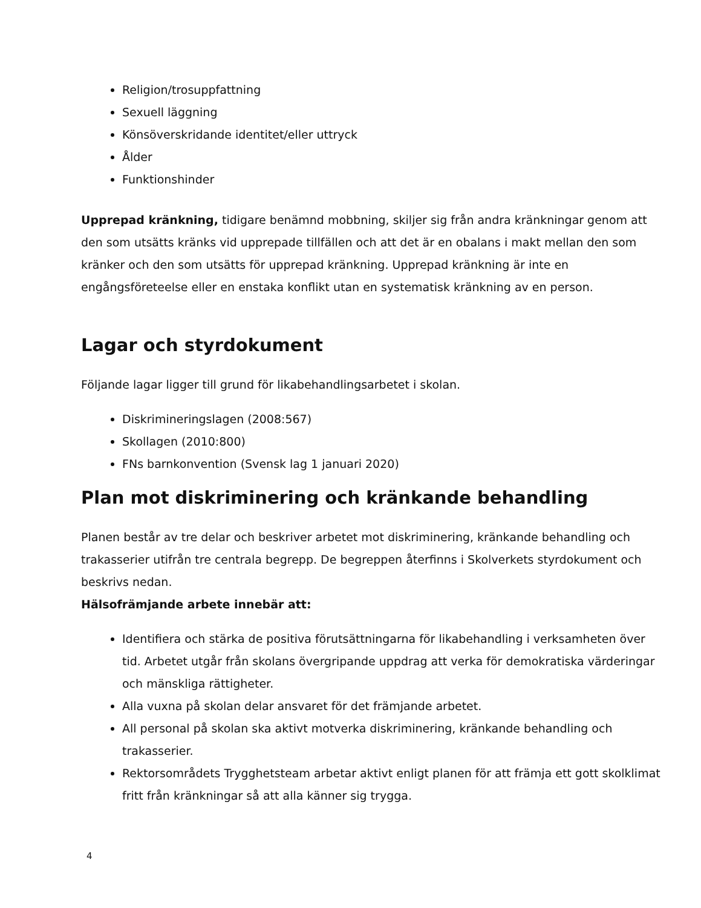Religion/trosuppfattning
Sexuell läggning
Könsöverskridande identitet/eller uttryck
Ålder
Funktionshinder
Upprepad kränkning, tidigare benämnd mobbning, skiljer sig från andra kränkningar genom att den som utsätts kränks vid upprepade tillfällen och att det är en obalans i makt mellan den som kränker och den som utsätts för upprepad kränkning. Upprepad kränkning är inte en engångsföreteelse eller en enstaka konflikt utan en systematisk kränkning av en person.
Lagar och styrdokument
Följande lagar ligger till grund för likabehandlingsarbetet i skolan.
Diskrimineringslagen (2008:567)
Skollagen (2010:800)
FNs barnkonvention (Svensk lag 1 januari 2020)
Plan mot diskriminering och kränkande behandling
Planen består av tre delar och beskriver arbetet mot diskriminering, kränkande behandling och trakasserier utifrån tre centrala begrepp. De begreppen återfinns i Skolverkets styrdokument och beskrivs nedan.
Hälsofrämjande arbete innebär att:
Identifiera och stärka de positiva förutsättningarna för likabehandling i verksamheten över tid. Arbetet utgår från skolans övergripande uppdrag att verka för demokratiska värderingar och mänskliga rättigheter.
Alla vuxna på skolan delar ansvaret för det främjande arbetet.
All personal på skolan ska aktivt motverka diskriminering, kränkande behandling och trakasserier.
Rektorsområdets Trygghetsteam arbetar aktivt enligt planen för att främja ett gott skolklimat fritt från kränkningar så att alla känner sig trygga.
4